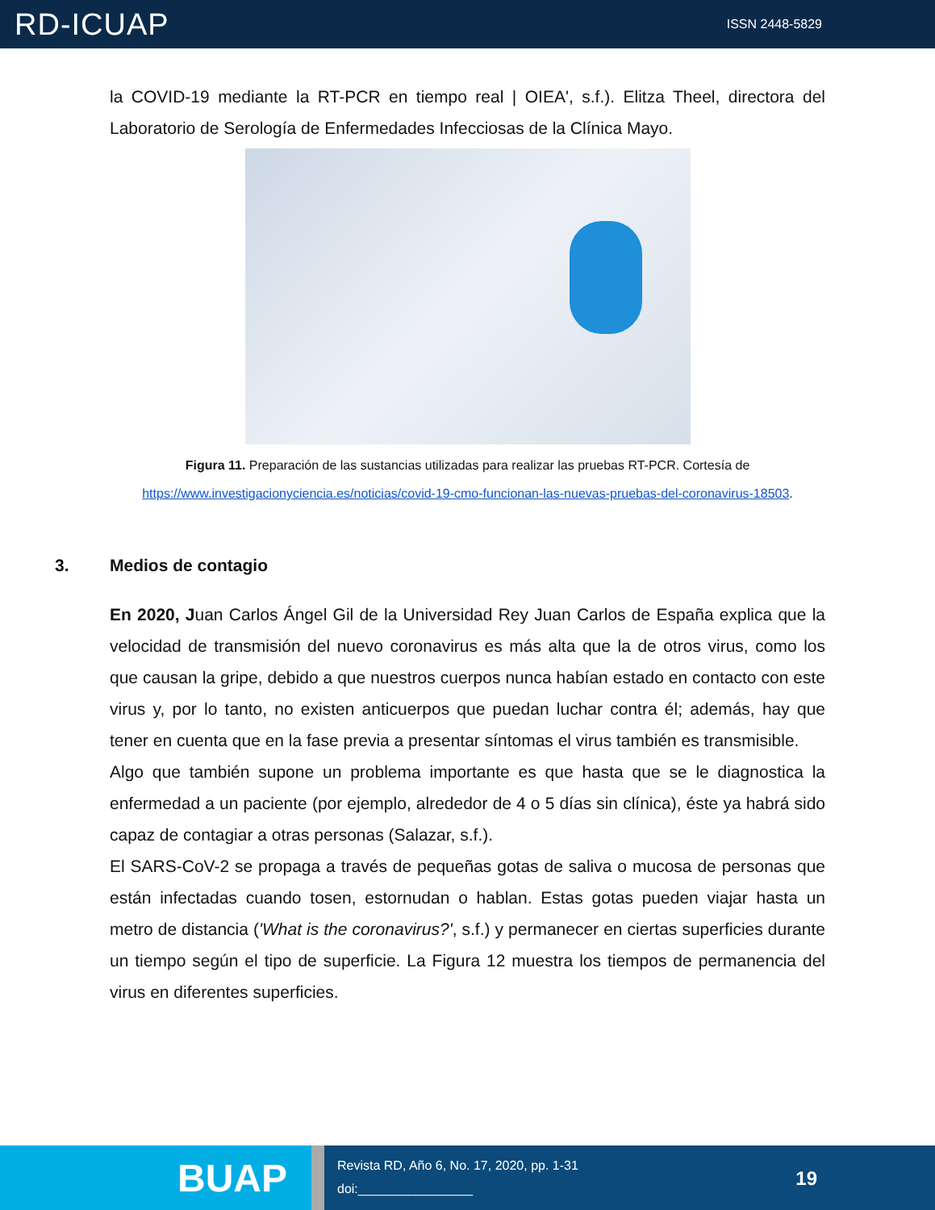RD-ICUAP
ISSN 2448-5829
la COVID-19 mediante la RT-PCR en tiempo real | OIEA', s.f.). Elitza Theel, directora del Laboratorio de Serología de Enfermedades Infecciosas de la Clínica Mayo.
Figura 11. Preparación de las sustancias utilizadas para realizar las pruebas RT-PCR. Cortesía de
https://www.investigacionyciencia.es/noticias/covid-19-cmo-funcionan-las-nuevas-pruebas-del-coronavirus-18503.
3. Medios de contagio
En 2020, Juan Carlos Ángel Gil de la Universidad Rey Juan Carlos de España explica que la velocidad de transmisión del nuevo coronavirus es más alta que la de otros virus, como los que causan la gripe, debido a que nuestros cuerpos nunca habían estado en contacto con este virus y, por lo tanto, no existen anticuerpos que puedan luchar contra él; además, hay que tener en cuenta que en la fase previa a presentar síntomas el virus también es transmisible.
Algo que también supone un problema importante es que hasta que se le diagnostica la enfermedad a un paciente (por ejemplo, alrededor de 4 o 5 días sin clínica), éste ya habrá sido capaz de contagiar a otras personas (Salazar, s.f.).
El SARS-CoV-2 se propaga a través de pequeñas gotas de saliva o mucosa de personas que están infectadas cuando tosen, estornudan o hablan. Estas gotas pueden viajar hasta un metro de distancia ('What is the coronavirus?', s.f.) y permanecer en ciertas superficies durante un tiempo según el tipo de superficie. La Figura 12 muestra los tiempos de permanencia del virus en diferentes superficies.
BUAP
Revista RD, Año 6, No. 17, 2020, pp. 1-31
doi:________________
19